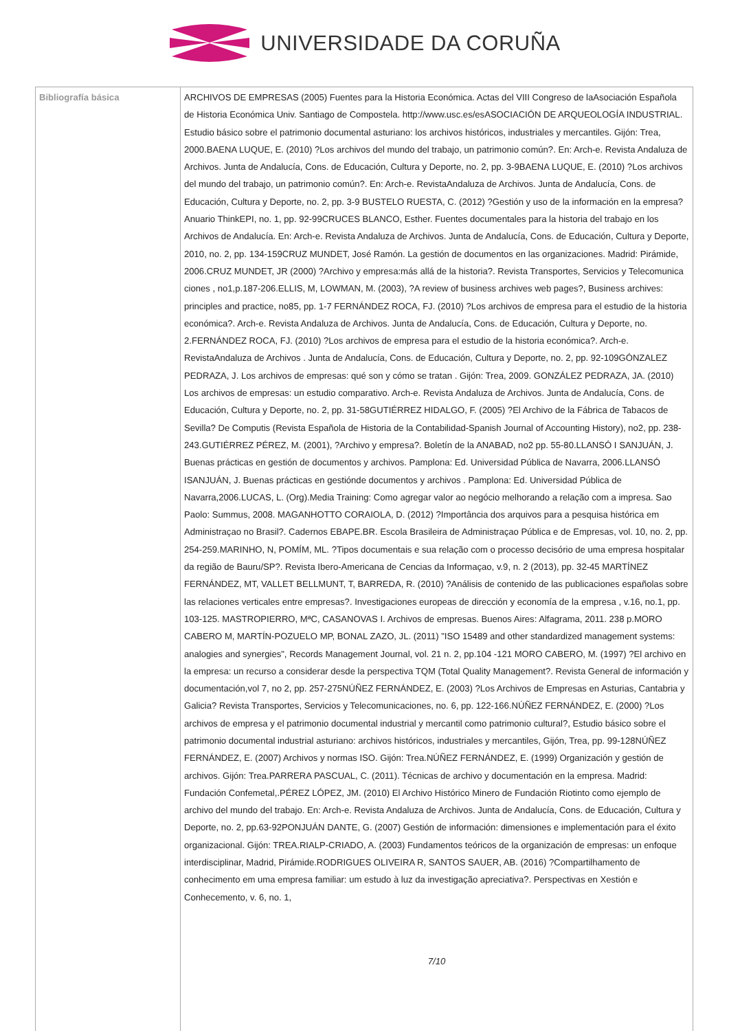UNIVERSIDADE DA CORUÑA
| Bibliografía básica | ARCHIVOS DE EMPRESAS (2005) Fuentes para la Historia Económica. Actas del VIII Congreso de laAsociación Española de Historia Económica Univ. Santiago de Compostela. http://www.usc.es/esASOCIACIÓN DE ARQUEOLOGÍA INDUSTRIAL. Estudio básico sobre el patrimonio documental asturiano: los archivos históricos, industriales y mercantiles. Gijón: Trea, 2000.BAENA LUQUE, E. (2010) ?Los archivos del mundo del trabajo, un patrimonio común?. En: Arch-e. Revista Andaluza de Archivos. Junta de Andalucía, Cons. de Educación, Cultura y Deporte, no. 2, pp. 3-9BAENA LUQUE, E. (2010) ?Los archivos del mundo del trabajo, un patrimonio común?. En: Arch-e. RevistaAndaluza de Archivos. Junta de Andalucía, Cons. de Educación, Cultura y Deporte, no. 2, pp. 3-9 BUSTELO RUESTA, C. (2012) ?Gestión y uso de la información en la empresa? Anuario ThinkEPI, no. 1, pp. 92-99CRUCES BLANCO, Esther. Fuentes documentales para la historia del trabajo en los Archivos de Andalucía. En: Arch-e. Revista Andaluza de Archivos. Junta de Andalucía, Cons. de Educación, Cultura y Deporte, 2010, no. 2, pp. 134-159CRUZ MUNDET, José Ramón. La gestión de documentos en las organizaciones. Madrid: Pirámide, 2006.CRUZ MUNDET, JR (2000) ?Archivo y empresa:más allá de la historia?. Revista Transportes, Servicios y Telecomunica ciones , no1,p.187-206.ELLIS, M, LOWMAN, M. (2003), ?A review of business archives web pages?, Business archives: principles and practice, no85, pp. 1-7 FERNÁNDEZ ROCA, FJ. (2010) ?Los archivos de empresa para el estudio de la historia económica?. Arch-e. Revista Andaluza de Archivos. Junta de Andalucía, Cons. de Educación, Cultura y Deporte, no. 2.FERNÁNDEZ ROCA, FJ. (2010) ?Los archivos de empresa para el estudio de la historia económica?. Arch-e. RevistaAndaluza de Archivos . Junta de Andalucía, Cons. de Educación, Cultura y Deporte, no. 2, pp. 92-109GÓNZALEZ PEDRAZA, J. Los archivos de empresas: qué son y cómo se tratan . Gijón: Trea, 2009. GONZÁLEZ PEDRAZA, JA. (2010) Los archivos de empresas: un estudio comparativo. Arch-e. Revista Andaluza de Archivos. Junta de Andalucía, Cons. de Educación, Cultura y Deporte, no. 2, pp. 31-58GUTIÉRREZ HIDALGO, F. (2005) ?El Archivo de la Fábrica de Tabacos de Sevilla? De Computis (Revista Española de Historia de la Contabilidad-Spanish Journal of Accounting History), no2, pp. 238-243.GUTIÉRREZ PÉREZ, M. (2001), ?Archivo y empresa?. Boletín de la ANABAD, no2 pp. 55-80.LLANSÓ I SANJUÁN, J. Buenas prácticas en gestión de documentos y archivos. Pamplona: Ed. Universidad Pública de Navarra, 2006.LLANSÓ ISANJUÁN, J. Buenas prácticas en gestiónde documentos y archivos . Pamplona: Ed. Universidad Pública de Navarra,2006.LUCAS, L. (Org).Media Training: Como agregar valor ao negócio melhorando a relação com a impresa. Sao Paolo: Summus, 2008. MAGANHOTTO CORAIOLA, D. (2012) ?Importância dos arquivos para a pesquisa histórica em Administraçao no Brasil?. Cadernos EBAPE.BR. Escola Brasileira de Administraçao Pública e de Empresas, vol. 10, no. 2, pp. 254-259.MARINHO, N, POMÍM, ML. ?Tipos documentais e sua relação com o processo decisório de uma empresa hospitalar da região de Bauru/SP?. Revista Ibero-Americana de Cencias da Informaçao, v.9, n. 2 (2013), pp. 32-45 MARTÍNEZ FERNÁNDEZ, MT, VALLET BELLMUNT, T, BARREDA, R. (2010) ?Análisis de contenido de las publicaciones españolas sobre las relaciones verticales entre empresas?. Investigaciones europeas de dirección y economía de la empresa , v.16, no.1, pp. 103-125. MASTROPIERRO, MªC, CASANOVAS I. Archivos de empresas. Buenos Aires: Alfagrama, 2011. 238 p.MORO CABERO M, MARTÍN-POZUELO MP, BONAL ZAZO, JL. (2011) "ISO 15489 and other standardized management systems: analogies and synergies", Records Management Journal, vol. 21 n. 2, pp.104 -121 MORO CABERO, M. (1997) ?El archivo en la empresa: un recurso a considerar desde la perspectiva TQM (Total Quality Management?. Revista General de información y documentación,vol 7, no 2, pp. 257-275NÚÑEZ FERNÁNDEZ, E. (2003) ?Los Archivos de Empresas en Asturias, Cantabria y Galicia? Revista Transportes, Servicios y Telecomunicaciones, no. 6, pp. 122-166.NÚÑEZ FERNÁNDEZ, E. (2000) ?Los archivos de empresa y el patrimonio documental industrial y mercantil como patrimonio cultural?, Estudio básico sobre el patrimonio documental industrial asturiano: archivos históricos, industriales y mercantiles, Gijón, Trea, pp. 99-128NÚÑEZ FERNÁNDEZ, E. (2007) Archivos y normas ISO. Gijón: Trea.NÚÑEZ FERNÁNDEZ, E. (1999) Organización y gestión de archivos. Gijón: Trea.PARRERA PASCUAL, C. (2011). Técnicas de archivo y documentación en la empresa. Madrid: Fundación Confemetal,.PÉREZ LÓPEZ, JM. (2010) El Archivo Histórico Minero de Fundación Riotinto como ejemplo de archivo del mundo del trabajo. En: Arch-e. Revista Andaluza de Archivos. Junta de Andalucía, Cons. de Educación, Cultura y Deporte, no. 2, pp.63-92PONJUÁN DANTE, G. (2007) Gestión de información: dimensiones e implementación para el éxito organizacional. Gijón: TREA.RIALP-CRIADO, A. (2003) Fundamentos teóricos de la organización de empresas: un enfoque interdisciplinar, Madrid, Pirámide.RODRIGUES OLIVEIRA R, SANTOS SAUER, AB. (2016) ?Compartilhamento de conhecimento em uma empresa familiar: um estudo à luz da investigação apreciativa?. Perspectivas en Xestión e Conhecemento, v. 6, no. 1, 7/10 |